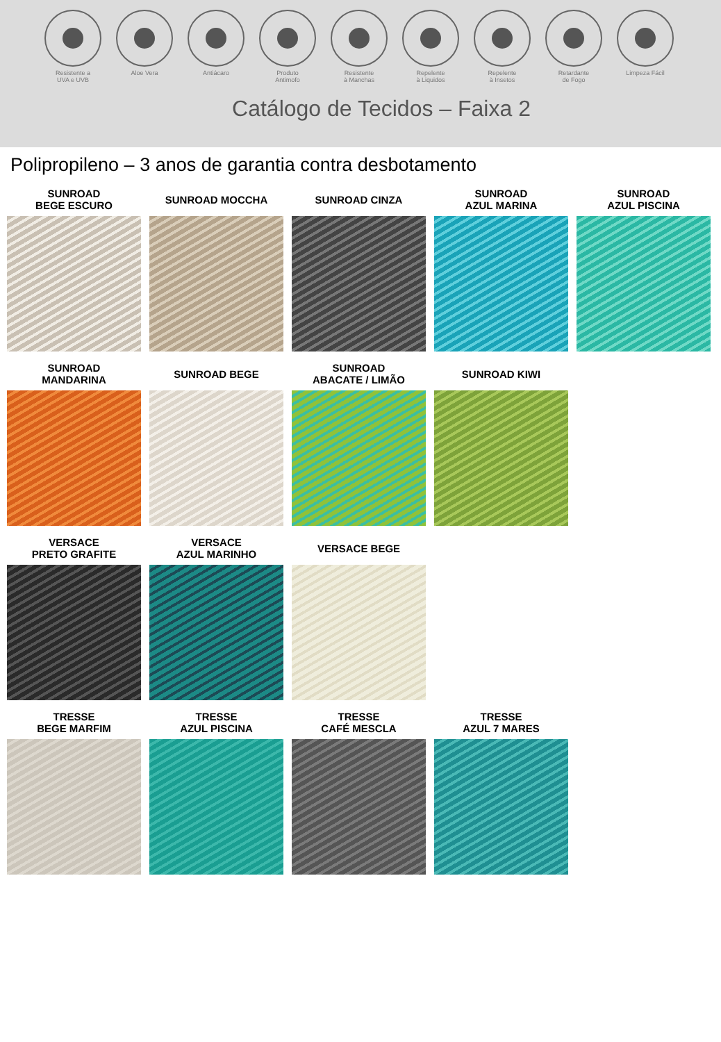Resistente a
UVA e UVB
Aloe Vera Antiácaro Produto
Antimofo
Resistente
à Manchas
Repelente
à Liquidos
Repelente
à Insetos
Retardante
de Fogo
Limpeza Fácil
Catálogo de Tecidos – Faixa 2
Polipropileno – 3 anos de garantia contra desbotamento
SUNROAD
BEGE ESCURO
SUNROAD MOCCHA SUNROAD CINZA SUNROAD
AZUL MARINA
SUNROAD
AZUL PISCINA
SUNROAD
MANDARINA
SUNROAD BEGE SUNROAD
ABACATE / LIMÃO
SUNROAD KIWI
VERSACE
PRETO GRAFITE
VERSACE
AZUL MARINHO
VERSACE BEGE
TRESSE
BEGE MARFIM
TRESSE
AZUL PISCINA
TRESSE
CAFÉ MESCLA
TRESSE
AZUL 7 MARES